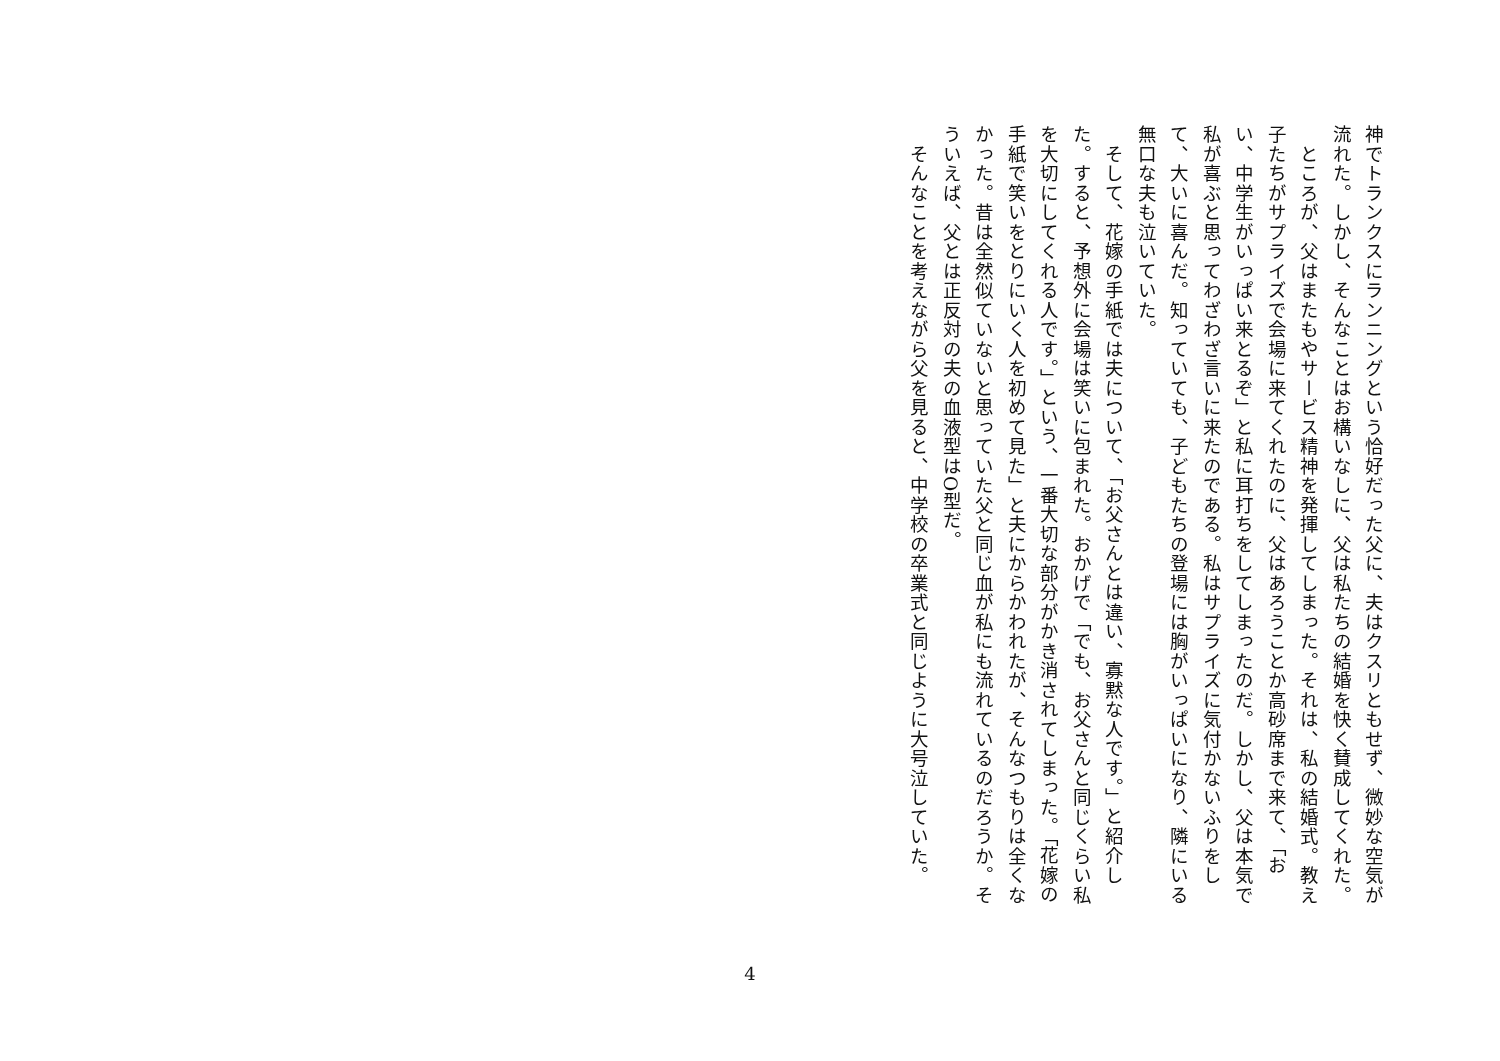神でトランクスにランニングという恰好だった父に、夫はクスリともせず、微妙な空気が流れた。しかし、そんなことはお構いなしに、父は私たちの結婚を快く賛成してくれた。
　ところが、父はまたもやサービス精神を発揮してしまった。それは、私の結婚式。教え子たちがサプライズで会場に来てくれたのに、父はあろうことか高砂席まで来て、「おい、中学生がいっぱい来とるぞ」と私に耳打ちをしてしまったのだ。しかし、父は本気で私が喜ぶと思ってわざわざ言いに来たのである。私はサプライズに気付かないふりをして、大いに喜んだ。知っていても、子どもたちの登場には胸がいっぱいになり、隣にいる無口な夫も泣いていた。
　そして、花嫁の手紙では夫について、「お父さんとは違い、寡黙な人です。」と紹介した。すると、予想外に会場は笑いに包まれた。おかげで「でも、お父さんと同じくらい私を大切にしてくれる人です。」という、一番大切な部分がかき消されてしまった。「花嫁の手紙で笑いをとりにいく人を初めて見た」と夫にからかわれたが、そんなつもりは全くなかった。昔は全然似ていないと思っていた父と同じ血が私にも流れているのだろうか。そういえば、父とは正反対の夫の血液型はO型だ。
　そんなことを考えながら父を見ると、中学校の卒業式と同じように大号泣していた。
4